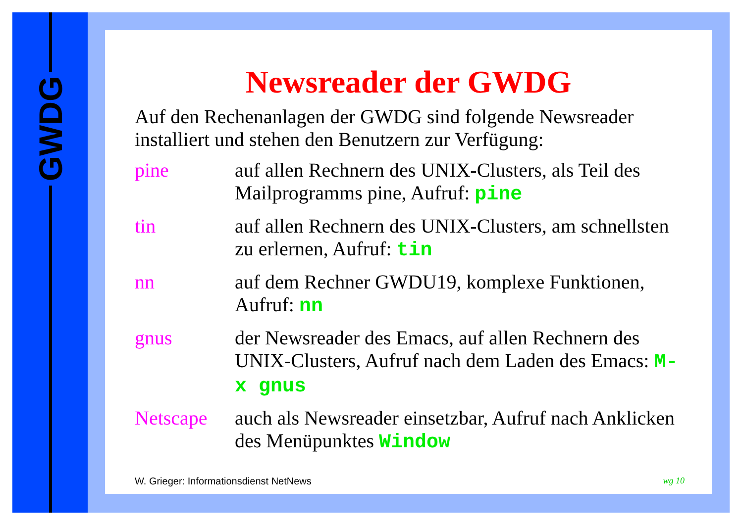GWDG
Newsreader der GWDG
Auf den Rechenanlagen der GWDG sind folgende Newsreader installiert und stehen den Benutzern zur Verfügung:
pine auf allen Rechnern des UNIX-Clusters, als Teil des Mailprogramms pine, Aufruf: pine
tin auf allen Rechnern des UNIX-Clusters, am schnellsten zu erlernen, Aufruf: tin
nn auf dem Rechner GWDU19, komplexe Funktionen, Aufruf: nn
gnus der Newsreader des Emacs, auf allen Rechnern des UNIX-Clusters, Aufruf nach dem Laden des Emacs: M-x gnus
Netscape auch als Newsreader einsetzbar, Aufruf nach Anklicken des Menüpunktes Window
W. Grieger: Informationsdienst NetNews wg 10